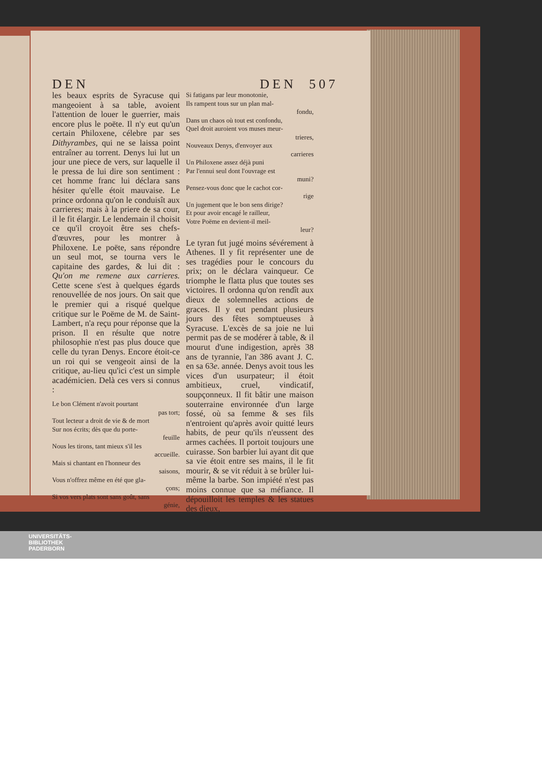DEN DEN 507
les beaux esprits de Syracuse qui mangeoient à sa table, avoient l'attention de louer le guerrier, mais encore plus le poëte. Il n'y eut qu'un certain Philoxene, célebre par ses Dithyrambes, qui ne se laissa point entraîner au torrent. Denys lui lut un jour une piece de vers, sur laquelle il le pressa de lui dire son sentiment : cet homme franc lui déclara sans hésiter qu'elle étoit mauvaise. Le prince ordonna qu'on le conduisît aux carrieres; mais à la priere de sa cour, il le fit élargir. Le lendemain il choisit ce qu'il croyoit être ses chefs-d'œuvres, pour les montrer à Philoxene. Le poëte, sans répondre un seul mot, se tourna vers le capitaine des gardes, & lui dit : Qu'on me remene aux carrieres. Cette scene s'est à quelques égards renouvellée de nos jours. On sait que le premier qui a risqué quelque critique sur le Poëme de M. de Saint-Lambert, n'a reçu pour réponse que la prison. Il en résulte que notre philosophie n'est pas plus douce que celle du tyran Denys. Encore étoit-ce un roi qui se vengeoit ainsi de la critique, au-lieu qu'ici c'est un simple académicien. Delà ces vers si connus :
Le bon Clément n'avoit pourtant
pas tort;
Tout lecteur a droit de vie & de mort
Sur nos écrits; dès que du porte-
feuille
Nous les tirons, tant mieux s'il les
accueille.
Mais si chantant en l'honneur des
saisons,
Vous n'offrez même en été que gla-
çons;
Si vos vers plats sont sans goût, sans
génie,
Si fatigans par leur monotonie,
Ils rampent tous sur un plan mal-
fondu,
Dans un chaos où tout est confondu,
Quel droit auroient vos muses meur-
trieres,
Nouveaux Denys, d'envoyer aux
carrieres
Un Philoxene assez déjà puni
Par l'ennui seul dont l'ouvrage est
muni?
Pensez-vous donc que le cachot cor-
rige
Un jugement que le bon sens dirige?
Et pour avoir encagé le railleur,
Votre Poëme en devient-il meil-
leur?
Le tyran fut jugé moins sévérement à Athenes. Il y fit représenter une de ses tragédies pour le concours du prix; on le déclara vainqueur. Ce triomphe le flatta plus que toutes ses victoires. Il ordonna qu'on rendît aux dieux de solemnelles actions de graces. Il y eut pendant plusieurs jours des fêtes somptueuses à Syracuse. L'excès de sa joie ne lui permit pas de se modérer à table, & il mourut d'une indigestion, après 38 ans de tyrannie, l'an 386 avant J. C. en sa 63e. année. Denys avoit tous les vices d'un usurpateur; il étoit ambitieux, cruel, vindicatif, soupçonneux. Il fit bâtir une maison souterraine environnée d'un large fossé, où sa femme & ses fils n'entroient qu'après avoir quitté leurs habits, de peur qu'ils n'eussent des armes cachées. Il portoit toujours une cuirasse. Son barbier lui ayant dit que sa vie étoit entre ses mains, il le fit mourir, & se vit réduit à se brûler lui-même la barbe. Son impiété n'est pas moins connue que sa méfiance. Il dépouilloit les temples & les statues des dieux,
UNIVERSITÄTS-
BIBLIOTHEK
PADERBORN